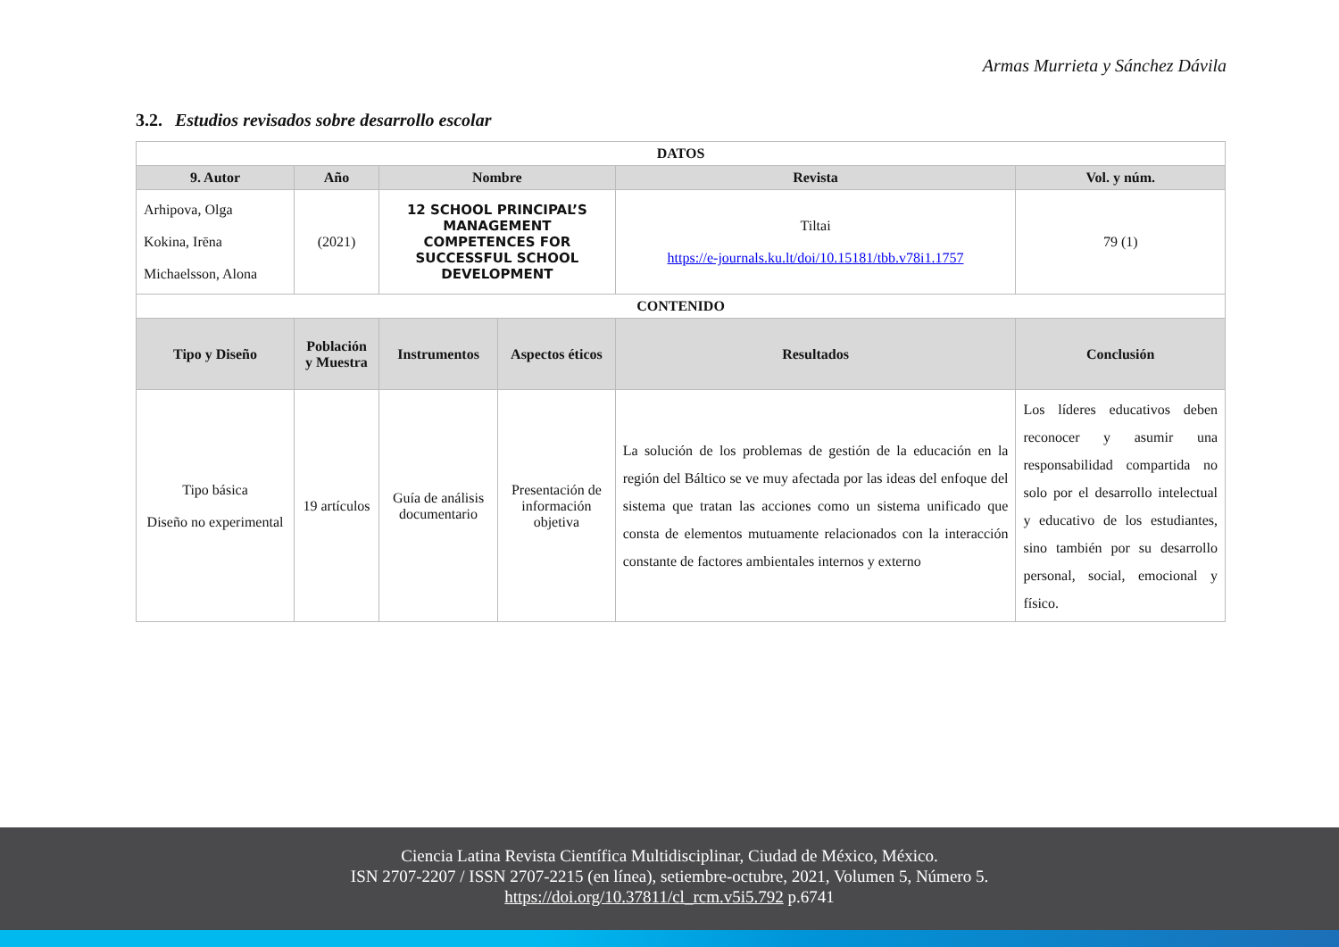Armas Murrieta y Sánchez Dávila
3.2. Estudios revisados sobre desarrollo escolar
| DATOS | | | | | |
| --- | --- | --- | --- | --- | --- |
| 9. Autor | Año | Nombre | | Revista | Vol. y núm. |
| Arhipova, Olga Kokina, Irēna Michaelsson, Alona | (2021) | 12 SCHOOL PRINCIPAL’S MANAGEMENT COMPETENCES FOR SUCCESSFUL SCHOOL DEVELOPMENT | | Tiltai https://e-journals.ku.lt/doi/10.15181/tbb.v78i1.1757 | 79 (1) |
| CONTENIDO | | | | | |
| Tipo y Diseño | Población y Muestra | Instrumentos | Aspectos éticos | Resultados | Conclusión |
| Tipo básica Diseño no experimental | 19 artículos | Guía de análisis documentario | Presentación de información objetiva | La solución de los problemas de gestión de la educación en la región del Báltico se ve muy afectada por las ideas del enfoque del sistema que tratan las acciones como un sistema unificado que consta de elementos mutuamente relacionados con la interacción constante de factores ambientales internos y externo | Los líderes educativos deben reconocer y asumir una responsabilidad compartida no solo por el desarrollo intelectual y educativo de los estudiantes, sino también por su desarrollo personal, social, emocional y físico. |
Ciencia Latina Revista Científica Multidisciplinar, Ciudad de México, México.
ISN 2707-2207 / ISSN 2707-2215 (en línea), setiembre-octubre, 2021, Volumen 5, Número 5.
https://doi.org/10.37811/cl_rcm.v5i5.792 p.6741